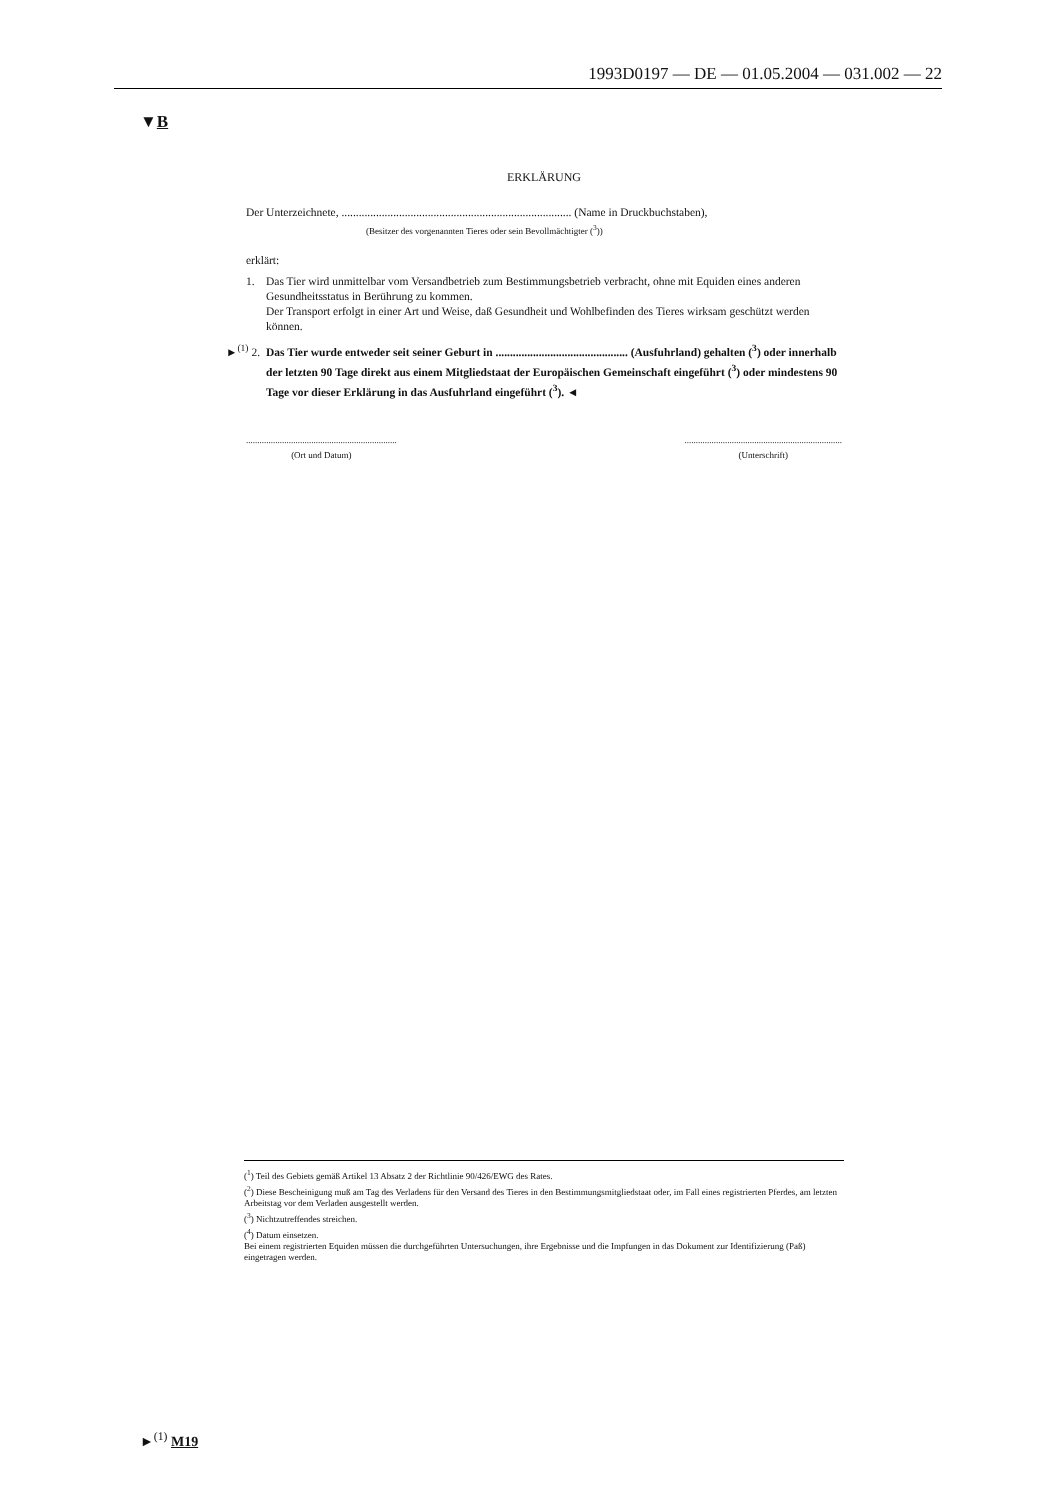1993D0197 — DE — 01.05.2004 — 031.002 — 22
▼B
ERKLÄRUNG
Der Unterzeichnete, ................................................................................ (Name in Druckbuchstaben),
(Besitzer des vorgenannten Tieres oder sein Bevollmächtigter (<sup>3</sup>))
erklärt:
1. Das Tier wird unmittelbar vom Versandbetrieb zum Bestimmungsbetrieb verbracht, ohne mit Equiden eines anderen Gesundheitsstatus in Berührung zu kommen.
Der Transport erfolgt in einer Art und Weise, daß Gesundheit und Wohlbefinden des Tieres wirksam geschützt werden können.
►<sup>(1)</sup> 2.
Das Tier wurde entweder seit seiner Geburt in .............................................. (Ausfuhrland) gehalten (<sup>3</sup>) oder innerhalb der letzten 90 Tage direkt aus einem Mitgliedstaat der Europäischen Gemeinschaft eingeführt (<sup>3</sup>) oder mindestens 90 Tage vor dieser Erklärung in das Ausfuhrland eingeführt (<sup>3</sup>). ◄
...................................................................
(Ort und Datum)
......................................................................
(Unterschrift)
(<sup>1</sup>) Teil des Gebiets gemäß Artikel 13 Absatz 2 der Richtlinie 90/426/EWG des Rates.
(<sup>2</sup>) Diese Bescheinigung muß am Tag des Verladens für den Versand des Tieres in den Bestimmungsmitgliedstaat oder, im Fall eines registrierten Pferdes, am letzten Arbeitstag vor dem Verladen ausgestellt werden.
(<sup>3</sup>) Nichtzutreffendes streichen.
(<sup>4</sup>) Datum einsetzen.
Bei einem registrierten Equiden müssen die durchgeführten Untersuchungen, ihre Ergebnisse und die Impfungen in das Dokument zur Identifizierung (Paß) eingetragen werden.
►<sup>(1)</sup> M19